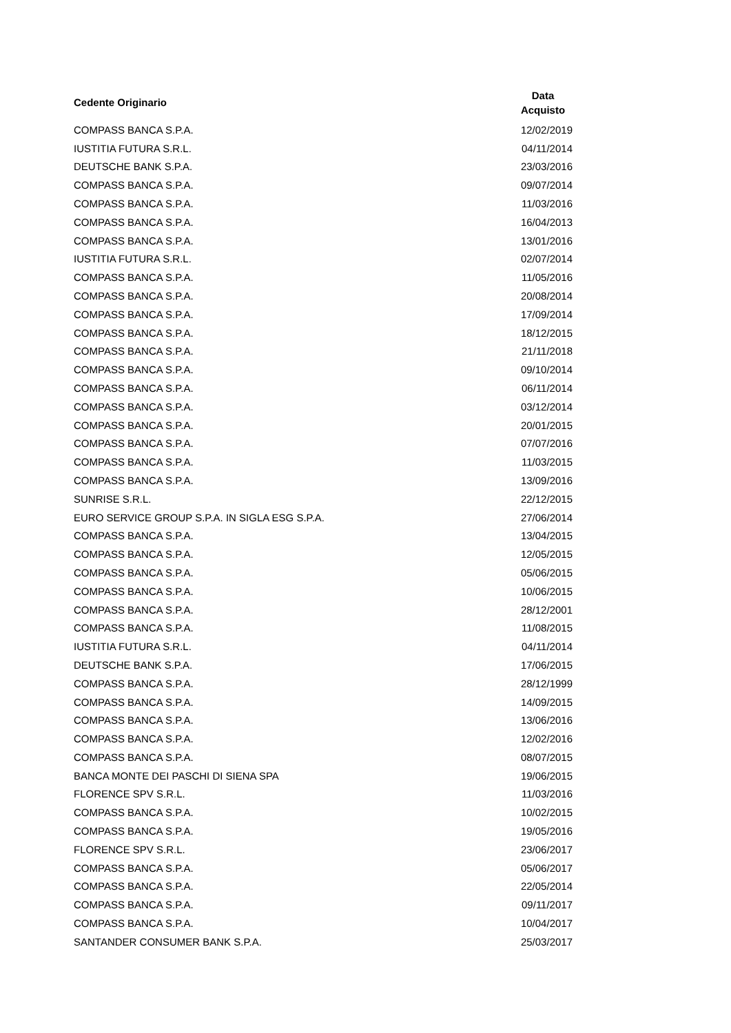| Cedente Originario | Data Acquisto |
| --- | --- |
| COMPASS BANCA S.P.A. | 12/02/2019 |
| IUSTITIA FUTURA S.R.L. | 04/11/2014 |
| DEUTSCHE BANK S.P.A. | 23/03/2016 |
| COMPASS BANCA S.P.A. | 09/07/2014 |
| COMPASS BANCA S.P.A. | 11/03/2016 |
| COMPASS BANCA S.P.A. | 16/04/2013 |
| COMPASS BANCA S.P.A. | 13/01/2016 |
| IUSTITIA FUTURA S.R.L. | 02/07/2014 |
| COMPASS BANCA S.P.A. | 11/05/2016 |
| COMPASS BANCA S.P.A. | 20/08/2014 |
| COMPASS BANCA S.P.A. | 17/09/2014 |
| COMPASS BANCA S.P.A. | 18/12/2015 |
| COMPASS BANCA S.P.A. | 21/11/2018 |
| COMPASS BANCA S.P.A. | 09/10/2014 |
| COMPASS BANCA S.P.A. | 06/11/2014 |
| COMPASS BANCA S.P.A. | 03/12/2014 |
| COMPASS BANCA S.P.A. | 20/01/2015 |
| COMPASS BANCA S.P.A. | 07/07/2016 |
| COMPASS BANCA S.P.A. | 11/03/2015 |
| COMPASS BANCA S.P.A. | 13/09/2016 |
| SUNRISE S.R.L. | 22/12/2015 |
| EURO SERVICE GROUP S.P.A. IN SIGLA ESG S.P.A. | 27/06/2014 |
| COMPASS BANCA S.P.A. | 13/04/2015 |
| COMPASS BANCA S.P.A. | 12/05/2015 |
| COMPASS BANCA S.P.A. | 05/06/2015 |
| COMPASS BANCA S.P.A. | 10/06/2015 |
| COMPASS BANCA S.P.A. | 28/12/2001 |
| COMPASS BANCA S.P.A. | 11/08/2015 |
| IUSTITIA FUTURA S.R.L. | 04/11/2014 |
| DEUTSCHE BANK S.P.A. | 17/06/2015 |
| COMPASS BANCA S.P.A. | 28/12/1999 |
| COMPASS BANCA S.P.A. | 14/09/2015 |
| COMPASS BANCA S.P.A. | 13/06/2016 |
| COMPASS BANCA S.P.A. | 12/02/2016 |
| COMPASS BANCA S.P.A. | 08/07/2015 |
| BANCA MONTE DEI PASCHI DI SIENA SPA | 19/06/2015 |
| FLORENCE SPV S.R.L. | 11/03/2016 |
| COMPASS BANCA S.P.A. | 10/02/2015 |
| COMPASS BANCA S.P.A. | 19/05/2016 |
| FLORENCE SPV S.R.L. | 23/06/2017 |
| COMPASS BANCA S.P.A. | 05/06/2017 |
| COMPASS BANCA S.P.A. | 22/05/2014 |
| COMPASS BANCA S.P.A. | 09/11/2017 |
| COMPASS BANCA S.P.A. | 10/04/2017 |
| SANTANDER CONSUMER BANK S.P.A. | 25/03/2017 |